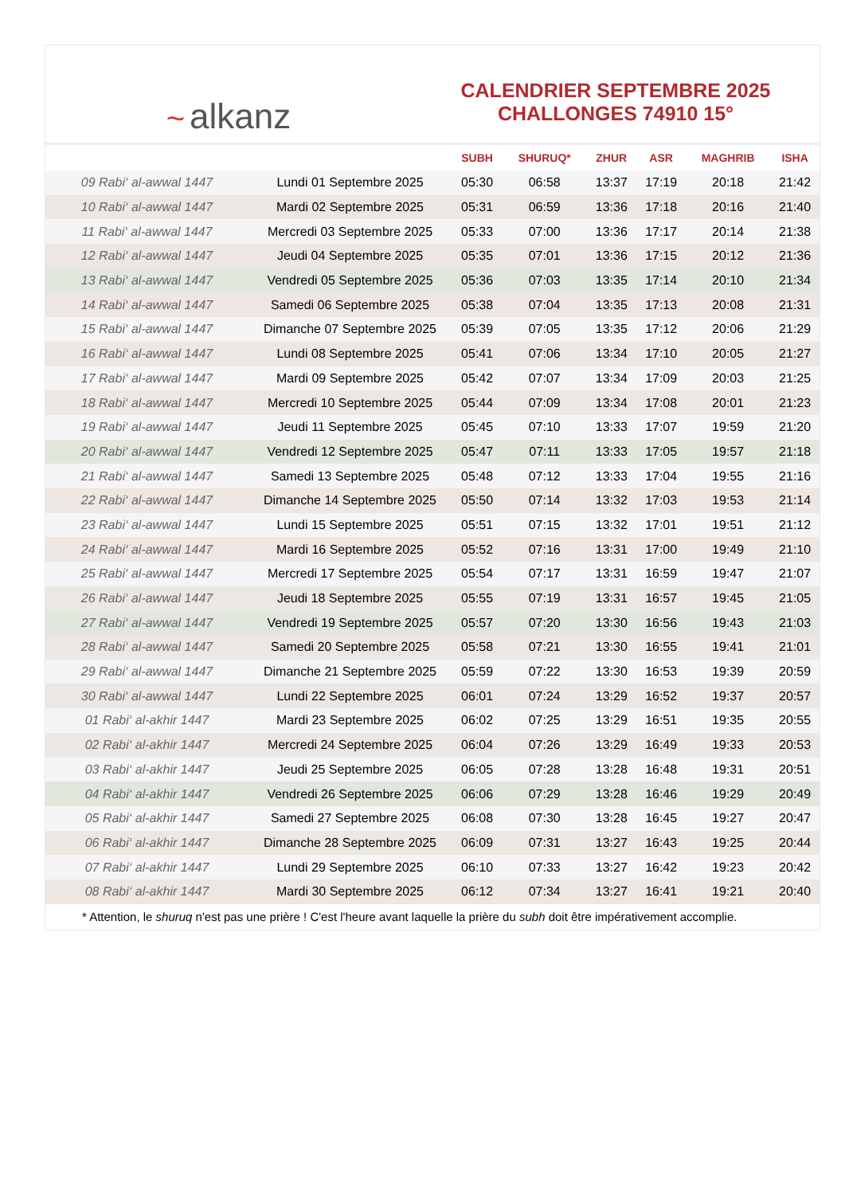~ alkanz
CALENDRIER SEPTEMBRE 2025
CHALLONGES 74910 15°
| | | SUBH | SHURUQ* | ZHUR | ASR | MAGHRIB | ISHA |
| --- | --- | --- | --- | --- | --- | --- | --- |
| 09 Rabi‘ al-awwal 1447 | Lundi 01 Septembre 2025 | 05:30 | 06:58 | 13:37 | 17:19 | 20:18 | 21:42 |
| 10 Rabi‘ al-awwal 1447 | Mardi 02 Septembre 2025 | 05:31 | 06:59 | 13:36 | 17:18 | 20:16 | 21:40 |
| 11 Rabi‘ al-awwal 1447 | Mercredi 03 Septembre 2025 | 05:33 | 07:00 | 13:36 | 17:17 | 20:14 | 21:38 |
| 12 Rabi‘ al-awwal 1447 | Jeudi 04 Septembre 2025 | 05:35 | 07:01 | 13:36 | 17:15 | 20:12 | 21:36 |
| 13 Rabi‘ al-awwal 1447 | Vendredi 05 Septembre 2025 | 05:36 | 07:03 | 13:35 | 17:14 | 20:10 | 21:34 |
| 14 Rabi‘ al-awwal 1447 | Samedi 06 Septembre 2025 | 05:38 | 07:04 | 13:35 | 17:13 | 20:08 | 21:31 |
| 15 Rabi‘ al-awwal 1447 | Dimanche 07 Septembre 2025 | 05:39 | 07:05 | 13:35 | 17:12 | 20:06 | 21:29 |
| 16 Rabi‘ al-awwal 1447 | Lundi 08 Septembre 2025 | 05:41 | 07:06 | 13:34 | 17:10 | 20:05 | 21:27 |
| 17 Rabi‘ al-awwal 1447 | Mardi 09 Septembre 2025 | 05:42 | 07:07 | 13:34 | 17:09 | 20:03 | 21:25 |
| 18 Rabi‘ al-awwal 1447 | Mercredi 10 Septembre 2025 | 05:44 | 07:09 | 13:34 | 17:08 | 20:01 | 21:23 |
| 19 Rabi‘ al-awwal 1447 | Jeudi 11 Septembre 2025 | 05:45 | 07:10 | 13:33 | 17:07 | 19:59 | 21:20 |
| 20 Rabi‘ al-awwal 1447 | Vendredi 12 Septembre 2025 | 05:47 | 07:11 | 13:33 | 17:05 | 19:57 | 21:18 |
| 21 Rabi‘ al-awwal 1447 | Samedi 13 Septembre 2025 | 05:48 | 07:12 | 13:33 | 17:04 | 19:55 | 21:16 |
| 22 Rabi‘ al-awwal 1447 | Dimanche 14 Septembre 2025 | 05:50 | 07:14 | 13:32 | 17:03 | 19:53 | 21:14 |
| 23 Rabi‘ al-awwal 1447 | Lundi 15 Septembre 2025 | 05:51 | 07:15 | 13:32 | 17:01 | 19:51 | 21:12 |
| 24 Rabi‘ al-awwal 1447 | Mardi 16 Septembre 2025 | 05:52 | 07:16 | 13:31 | 17:00 | 19:49 | 21:10 |
| 25 Rabi‘ al-awwal 1447 | Mercredi 17 Septembre 2025 | 05:54 | 07:17 | 13:31 | 16:59 | 19:47 | 21:07 |
| 26 Rabi‘ al-awwal 1447 | Jeudi 18 Septembre 2025 | 05:55 | 07:19 | 13:31 | 16:57 | 19:45 | 21:05 |
| 27 Rabi‘ al-awwal 1447 | Vendredi 19 Septembre 2025 | 05:57 | 07:20 | 13:30 | 16:56 | 19:43 | 21:03 |
| 28 Rabi‘ al-awwal 1447 | Samedi 20 Septembre 2025 | 05:58 | 07:21 | 13:30 | 16:55 | 19:41 | 21:01 |
| 29 Rabi‘ al-awwal 1447 | Dimanche 21 Septembre 2025 | 05:59 | 07:22 | 13:30 | 16:53 | 19:39 | 20:59 |
| 30 Rabi‘ al-awwal 1447 | Lundi 22 Septembre 2025 | 06:01 | 07:24 | 13:29 | 16:52 | 19:37 | 20:57 |
| 01 Rabi‘ al-akhir 1447 | Mardi 23 Septembre 2025 | 06:02 | 07:25 | 13:29 | 16:51 | 19:35 | 20:55 |
| 02 Rabi‘ al-akhir 1447 | Mercredi 24 Septembre 2025 | 06:04 | 07:26 | 13:29 | 16:49 | 19:33 | 20:53 |
| 03 Rabi‘ al-akhir 1447 | Jeudi 25 Septembre 2025 | 06:05 | 07:28 | 13:28 | 16:48 | 19:31 | 20:51 |
| 04 Rabi‘ al-akhir 1447 | Vendredi 26 Septembre 2025 | 06:06 | 07:29 | 13:28 | 16:46 | 19:29 | 20:49 |
| 05 Rabi‘ al-akhir 1447 | Samedi 27 Septembre 2025 | 06:08 | 07:30 | 13:28 | 16:45 | 19:27 | 20:47 |
| 06 Rabi‘ al-akhir 1447 | Dimanche 28 Septembre 2025 | 06:09 | 07:31 | 13:27 | 16:43 | 19:25 | 20:44 |
| 07 Rabi‘ al-akhir 1447 | Lundi 29 Septembre 2025 | 06:10 | 07:33 | 13:27 | 16:42 | 19:23 | 20:42 |
| 08 Rabi‘ al-akhir 1447 | Mardi 30 Septembre 2025 | 06:12 | 07:34 | 13:27 | 16:41 | 19:21 | 20:40 |
* Attention, le shuruq n'est pas une prière ! C'est l'heure avant laquelle la prière du subh doit être impérativement accomplie.